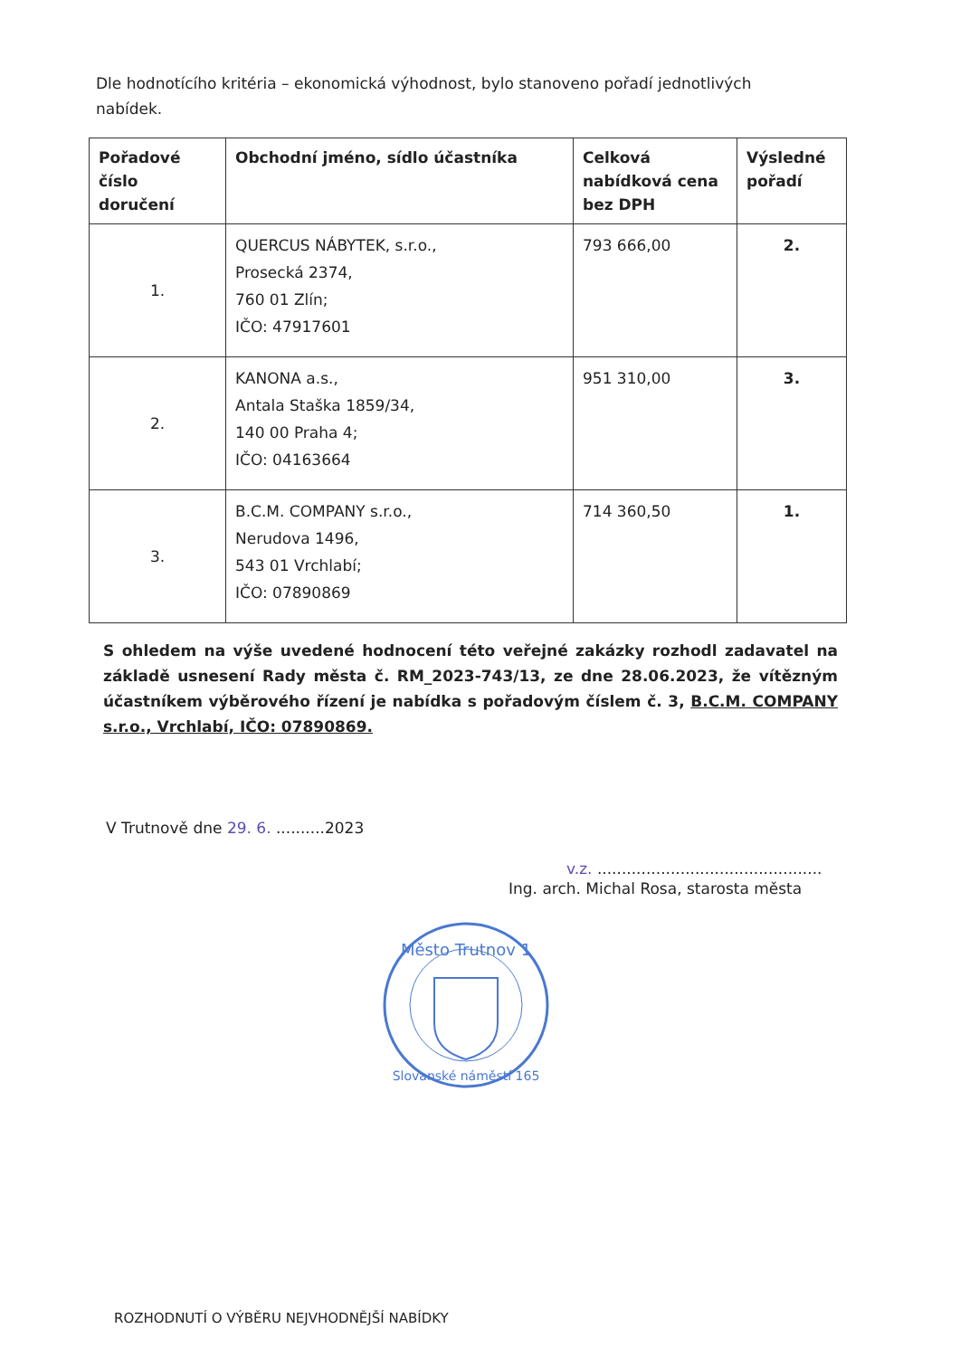Dle hodnotícího kritéria – ekonomická výhodnost, bylo stanoveno pořadí jednotlivých nabídek.
| Pořadové číslo doručení | Obchodní jméno, sídlo účastníka | Celková nabídková cena bez DPH | Výsledné pořadí |
| --- | --- | --- | --- |
| 1. | QUERCUS NÁBYTEK, s.r.o., Prosecká 2374, 760 01 Zlín; IČO: 47917601 | 793 666,00 | 2. |
| 2. | KANONA a.s., Antala Staška 1859/34, 140 00 Praha 4; IČO: 04163664 | 951 310,00 | 3. |
| 3. | B.C.M. COMPANY s.r.o., Nerudova 1496, 543 01 Vrchlabí; IČO: 07890869 | 714 360,50 | 1. |
S ohledem na výše uvedené hodnocení této veřejné zakázky rozhodl zadavatel na základě usnesení Rady města č. RM_2023-743/13, ze dne 28.06.2023, že vítězným účastníkem výběrového řízení je nabídka s pořadovým číslem č. 3, B.C.M. COMPANY s.r.o., Vrchlabí, IČO: 07890869.
V Trutnově dne 29. 6. ..........2023
v.z. ..............................................
Ing. arch. Michal Rosa, starosta města
Město Trutnov 1
Slovanské náměstí 165
ROZHODNUTÍ O VÝBĚRU NEJVHODNĚJŠÍ NABÍDKY